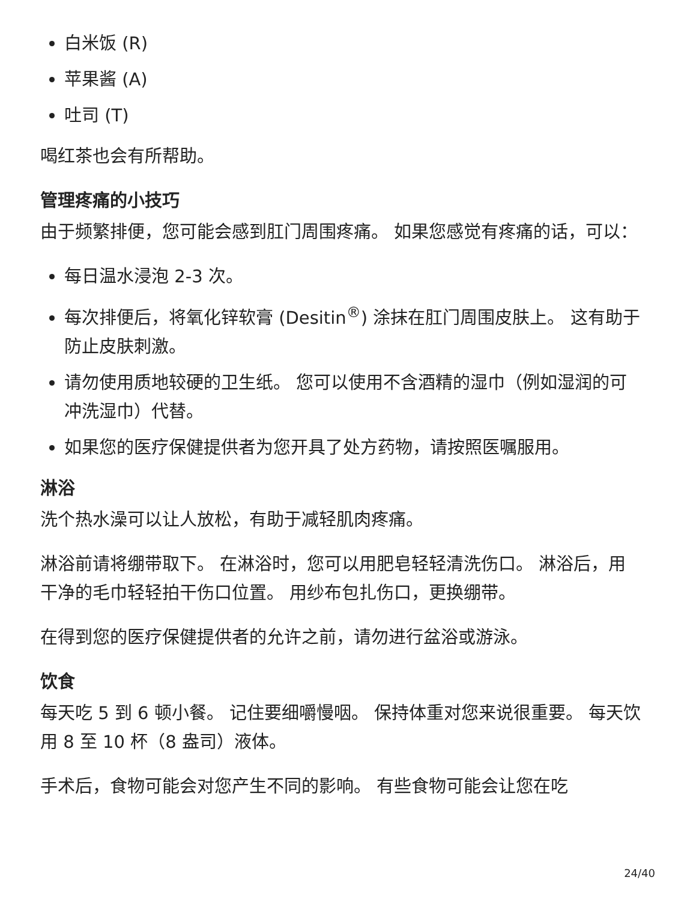白米饭 (R)
苹果酱 (A)
吐司 (T)
喝红茶也会有所帮助。
管理疼痛的小技巧
由于频繁排便，您可能会感到肛门周围疼痛。 如果您感觉有疼痛的话，可以：
每日温水浸泡 2-3 次。
每次排便后，将氧化锌软膏 (Desitin<sup>®</sup>) 涂抹在肛门周围皮肤上。 这有助于防止皮肤刺激。
请勿使用质地较硬的卫生纸。 您可以使用不含酒精的湿巾（例如湿润的可冲洗湿巾）代替。
如果您的医疗保健提供者为您开具了处方药物，请按照医嘱服用。
淋浴
洗个热水澡可以让人放松，有助于减轻肌肉疼痛。
淋浴前请将绷带取下。 在淋浴时，您可以用肥皂轻轻清洗伤口。 淋浴后，用干净的毛巾轻轻拍干伤口位置。 用纱布包扎伤口，更换绷带。
在得到您的医疗保健提供者的允许之前，请勿进行盆浴或游泳。
饮食
每天吃 5 到 6 顿小餐。 记住要细嚼慢咽。 保持体重对您来说很重要。 每天饮用 8 至 10 杯（8 盎司）液体。
手术后，食物可能会对您产生不同的影响。 有些食物可能会让您在吃
24/40